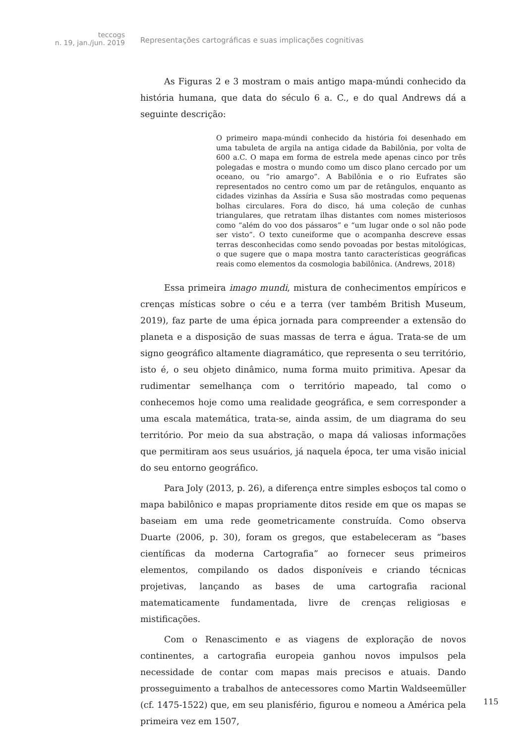teccogs
n. 19, jan./jun. 2019
Representações cartográficas e suas implicações cognitivas
As Figuras 2 e 3 mostram o mais antigo mapa-múndi conhecido da história humana, que data do século 6 a. C., e do qual Andrews dá a seguinte descrição:
O primeiro mapa-múndi conhecido da história foi desenhado em uma tabuleta de argila na antiga cidade da Babilônia, por volta de 600 a.C. O mapa em forma de estrela mede apenas cinco por três polegadas e mostra o mundo como um disco plano cercado por um oceano, ou “rio amargo”. A Babilônia e o rio Eufrates são representados no centro como um par de retângulos, enquanto as cidades vizinhas da Assíria e Susa são mostradas como pequenas bolhas circulares. Fora do disco, há uma coleção de cunhas triangulares, que retratam ilhas distantes com nomes misteriosos como “além do voo dos pássaros” e “um lugar onde o sol não pode ser visto”. O texto cuneiforme que o acompanha descreve essas terras desconhecidas como sendo povoadas por bestas mitológicas, o que sugere que o mapa mostra tanto características geográficas reais como elementos da cosmologia babilônica. (Andrews, 2018)
Essa primeira imago mundi, mistura de conhecimentos empíricos e crenças místicas sobre o céu e a terra (ver também British Museum, 2019), faz parte de uma épica jornada para compreender a extensão do planeta e a disposição de suas massas de terra e água. Trata-se de um signo geográfico altamente diagramático, que representa o seu território, isto é, o seu objeto dinâmico, numa forma muito primitiva. Apesar da rudimentar semelhança com o território mapeado, tal como o conhecemos hoje como uma realidade geográfica, e sem corresponder a uma escala matemática, trata-se, ainda assim, de um diagrama do seu território. Por meio da sua abstração, o mapa dá valiosas informações que permitiram aos seus usuários, já naquela época, ter uma visão inicial do seu entorno geográfico.
Para Joly (2013, p. 26), a diferença entre simples esboços tal como o mapa babilônico e mapas propriamente ditos reside em que os mapas se baseiam em uma rede geometricamente construída. Como observa Duarte (2006, p. 30), foram os gregos, que estabeleceram as “bases científicas da moderna Cartografia” ao fornecer seus primeiros elementos, compilando os dados disponíveis e criando técnicas projetivas, lançando as bases de uma cartografia racional matematicamente fundamentada, livre de crenças religiosas e mistificações.
Com o Renascimento e as viagens de exploração de novos continentes, a cartografia europeia ganhou novos impulsos pela necessidade de contar com mapas mais precisos e atuais. Dando prosseguimento a trabalhos de antecessores como Martin Waldseemüller (cf. 1475-1522) que, em seu planisfério, figurou e nomeou a América pela primeira vez em 1507,
115